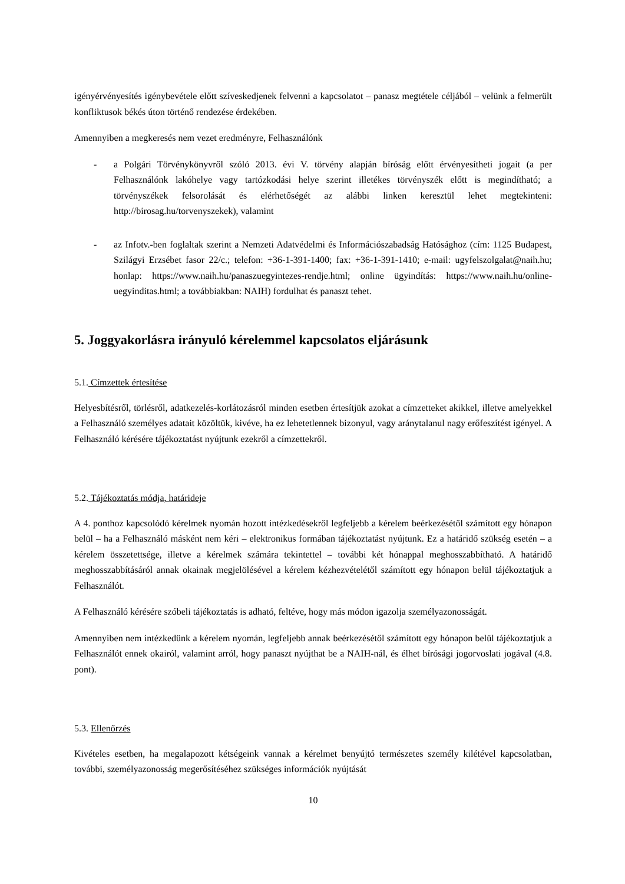igényérvényesítés igénybevétele előtt szíveskedjenek felvenni a kapcsolatot – panasz megtétele céljából – velünk a felmerült konfliktusok békés úton történő rendezése érdekében.
Amennyiben a megkeresés nem vezet eredményre, Felhasználónk
- a Polgári Törvénykönyvről szóló 2013. évi V. törvény alapján bíróság előtt érvényesítheti jogait (a per Felhasználónk lakóhelye vagy tartózkodási helye szerint illetékes törvényszék előtt is megindítható; a törvényszékek felsorolását és elérhetőségét az alábbi linken keresztül lehet megtekinteni: http://birosag.hu/torvenyszekek), valamint
- az Infotv.-ben foglaltak szerint a Nemzeti Adatvédelmi és Információszabadság Hatósághoz (cím: 1125 Budapest, Szilágyi Erzsébet fasor 22/c.; telefon: +36-1-391-1400; fax: +36-1-391-1410; e-mail: ugyfelszolgalat@naih.hu; honlap: https://www.naih.hu/panaszuegyintezes-rendje.html; online ügyindítás: https://www.naih.hu/online-uegyinditas.html; a továbbiakban: NAIH) fordulhat és panaszt tehet.
5. Joggyakorlásra irányuló kérelemmel kapcsolatos eljárásunk
5.1. Címzettek értesítése
Helyesbítésről, törlésről, adatkezelés-korlátozásról minden esetben értesítjük azokat a címzetteket akikkel, illetve amelyekkel a Felhasználó személyes adatait közöltük, kivéve, ha ez lehetetlennek bizonyul, vagy aránytalanul nagy erőfeszítést igényel. A Felhasználó kérésére tájékoztatást nyújtunk ezekről a címzettekről.
5.2. Tájékoztatás módja, határideje
A 4. ponthoz kapcsolódó kérelmek nyomán hozott intézkedésekről legfeljebb a kérelem beérkezésétől számított egy hónapon belül – ha a Felhasználó másként nem kéri – elektronikus formában tájékoztatást nyújtunk. Ez a határidő szükség esetén – a kérelem összetettsége, illetve a kérelmek számára tekintettel – további két hónappal meghosszabbítható. A határidő meghosszabbításáról annak okainak megjelölésével a kérelem kézhezvételétől számított egy hónapon belül tájékoztatjuk a Felhasználót.
A Felhasználó kérésére szóbeli tájékoztatás is adható, feltéve, hogy más módon igazolja személyazonosságát.
Amennyiben nem intézkedünk a kérelem nyomán, legfeljebb annak beérkezésétől számított egy hónapon belül tájékoztatjuk a Felhasználót ennek okairól, valamint arról, hogy panaszt nyújthat be a NAIH-nál, és élhet bírósági jogorvoslati jogával (4.8. pont).
5.3. Ellenőrzés
Kivételes esetben, ha megalapozott kétségeink vannak a kérelmet benyújtó természetes személy kilétével kapcsolatban, további, személyazonosság megerősítéséhez szükséges információk nyújtását
10